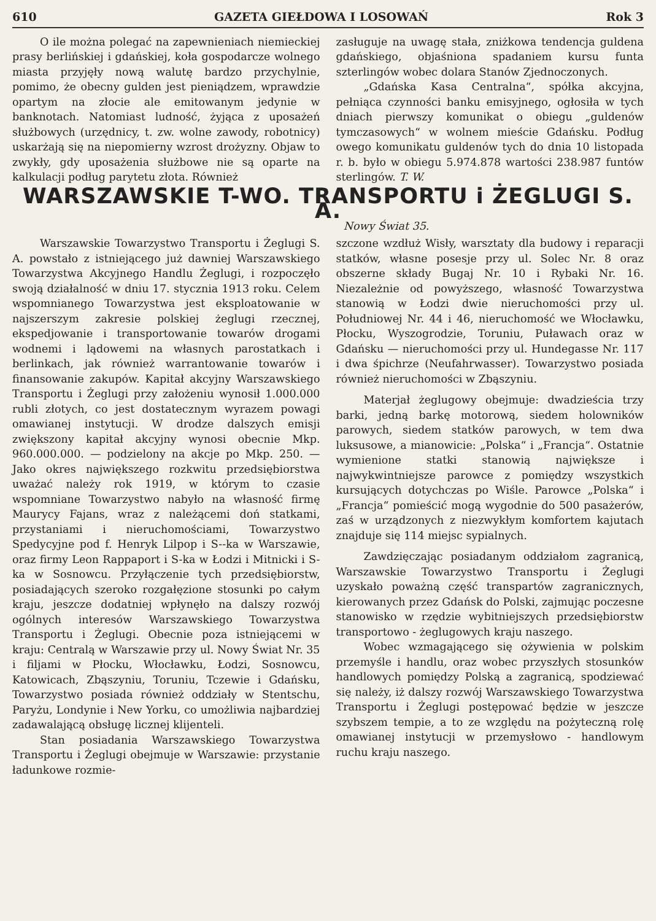610 GAZETA GIEŁDOWA I LOSOWAŃ Rok 3
O ile można polegać na zapewnieniach niemieckiej prasy berlińskiej i gdańskiej, koła gospodarcze wolnego miasta przyjęły nową walutę bardzo przychylnie, pomimo, że obecny gulden jest pieniądzem, wprawdzie opartym na złocie ale emitowanym jedynie w banknotach. Natomiast ludność, żyjąca z uposażeń służbowych (urzędnicy, t. zw. wolne zawody, robotnicy) uskarżają się na niepomierny wzrost drożyzny. Objaw to zwykły, gdy uposażenia służbowe nie są oparte na kalkulacji podług parytetu złota. Również
zasługuje na uwagę stała, zniżkowa tendencja guldena gdańskiego, objaśniona spadaniem kursu funta szterlingów wobec dolara Stanów Zjednoczonych.
„Gdańska Kasa Centralna“, spółka akcyjna, pełniąca czynności banku emisyjnego, ogłosiła w tych dniach pierwszy komunikat o obiegu „guldenów tymczasowych“ w wolnem mieście Gdańsku. Podług owego komunikatu guldenów tych do dnia 10 listopada r. b. było w obiegu 5.974.878 wartości 238.987 funtów sterlingów. T. W.
WARSZAWSKIE T-WO. TRANSPORTU i ŻEGLUGI S. A.
Nowy Świat 35.
Warszawskie Towarzystwo Transportu i Żeglugi S. A. powstało z istniejącego już dawniej Warszawskiego Towarzystwa Akcyjnego Handlu Żeglugi, i rozpoczęło swoją działalność w dniu 17. stycznia 1913 roku. Celem wspomnianego Towarzystwa jest eksploatowanie w najszerszym zakresie polskiej żeglugi rzecznej, ekspedjowanie i transportowanie towarów drogami wodnemi i lądowemi na własnych parostatkach i berlinkach, jak również warrantowanie towarów i finansowanie zakupów. Kapitał akcyjny Warszawskiego Transportu i Żeglugi przy założeniu wynosił 1.000.000 rubli złotych, co jest dostatecznym wyrazem powagi omawianej instytucji. W drodze dalszych emisji zwiększony kapitał akcyjny wynosi obecnie Mkp. 960.000.000. — podzielony na akcje po Mkp. 250. — Jako okres największego rozkwitu przedsiębiorstwa uważać należy rok 1919, w którym to czasie wspomniane Towarzystwo nabyło na własność firmę Maurycy Fajans, wraz z należącemi doń statkami, przystaniami i nieruchomościami, Towarzystwo Spedycyjne pod f. Henryk Lilpop i S--ka w Warszawie, oraz firmy Leon Rappaport i S-ka w Łodzi i Mitnicki i S-ka w Sosnowcu. Przyłączenie tych przedsiębiorstw, posiadających szeroko rozgałęzione stosunki po całym kraju, jeszcze dodatniej wpłynęło na dalszy rozwój ogólnych interesów Warszawskiego Towarzystwa Transportu i Żeglugi. Obecnie poza istniejącemi w kraju: Centralą w Warszawie przy ul. Nowy Świat Nr. 35 i filjami w Płocku, Włocławku, Łodzi, Sosnowcu, Katowicach, Zbąszyniu, Toruniu, Tczewie i Gdańsku, Towarzystwo posiada również oddziały w Stentschu, Paryżu, Londynie i New Yorku, co umożliwia najbardziej zadawalającą obsługę licznej klijenteli.
Stan posiadania Warszawskiego Towarzystwa Transportu i Żeglugi obejmuje w Warszawie: przystanie ładunkowe rozmie-
szczone wzdłuż Wisły, warsztaty dla budowy i reparacji statków, własne posesje przy ul. Solec Nr. 8 oraz obszerne składy Bugaj Nr. 10 i Rybaki Nr. 16. Niezależnie od powyższego, własność Towarzystwa stanowią w Łodzi dwie nieruchomości przy ul. Południowej Nr. 44 i 46, nieruchomość we Włocławku, Płocku, Wyszogrodzie, Toruniu, Puławach oraz w Gdańsku — nieruchomości przy ul. Hundegasse Nr. 117 i dwa śpichrze (Neufahrwasser). Towarzystwo posiada również nieruchomości w Zbąszyniu.
Materjał żeglugowy obejmuje: dwadzieścia trzy barki, jedną barkę motorową, siedem holowników parowych, siedem statków parowych, w tem dwa luksusowe, a mianowicie: „Polska“ i „Francja“. Ostatnie wymienione statki stanowią największe i najwykwintniejsze parowce z pomiędzy wszystkich kursujących dotychczas po Wiśle. Parowce „Polska“ i „Francja“ pomieścić mogą wygodnie do 500 pasażerów, zaś w urządzonych z niezwykłym komfortem kajutach znajduje się 114 miejsc sypialnych.
Zawdzięczając posiadanym oddziałom zagranicą, Warszawskie Towarzystwo Transportu i Żeglugi uzyskało poważną część transpartów zagranicznych, kierowanych przez Gdańsk do Polski, zajmując poczesne stanowisko w rzędzie wybitniejszych przedsiębiorstw transportowo - żeglugowych kraju naszego.
Wobec wzmagającego się ożywienia w polskim przemyśle i handlu, oraz wobec przyszłych stosunków handlowych pomiędzy Polską a zagranicą, spodziewać się należy, iż dalszy rozwój Warszawskiego Towarzystwa Transportu i Żeglugi postępować będzie w jeszcze szybszem tempie, a to ze względu na pożyteczną rolę omawianej instytucji w przemysłowo - handlowym ruchu kraju naszego.